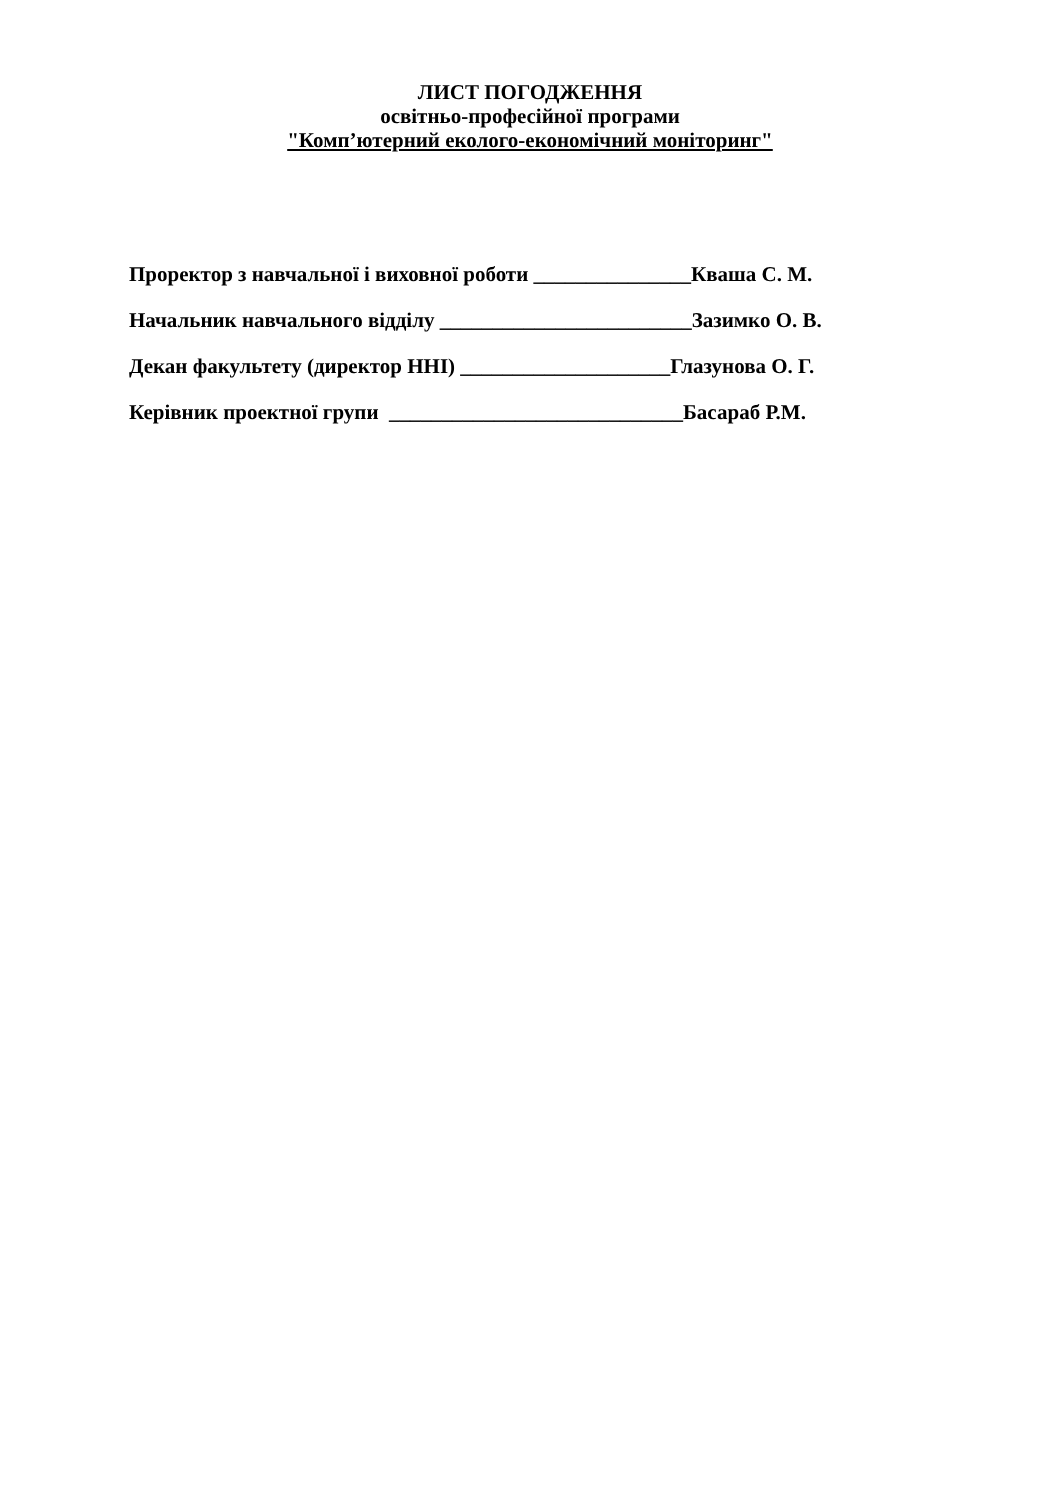ЛИСТ ПОГОДЖЕННЯ
освітньо-професійної програми
"Комп’ютерний еколого-економічний моніторинг"
Проректор з навчальної і виховної роботи _______________Кваша С. М.
Начальник навчального відділу ________________________Зазимко О. В.
Декан факультету (директор ННІ) ____________________Глазунова О. Г.
Керівник проектної групи ____________________________Басараб Р.М.